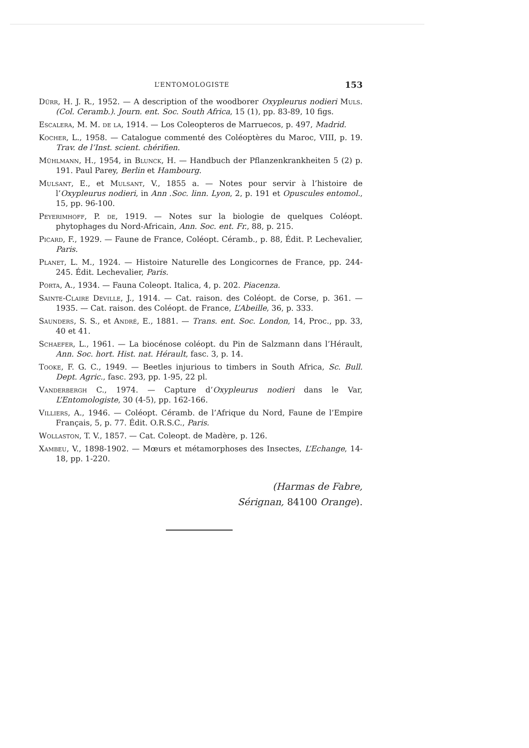L’ENTOMOLOGISTE 153
Dürr, H. J. R., 1952. — A description of the woodborer Oxypleurus nodieri Muls. (Col. Ceramb.). Journ. ent. Soc. South Africa, 15 (1), pp. 83-89, 10 figs.
Escalera, M. M. de la, 1914. — Los Coleopteros de Marruecos, p. 497, Madrid.
Kocher, L., 1958. — Catalogue commenté des Coléoptères du Maroc, VIII, p. 19. Trav. de l’Inst. scient. chérifien.
Mühlmann, H., 1954, in Blunck, H. — Handbuch der Pflanzenkrankheiten 5 (2) p. 191. Paul Parey, Berlin et Hambourg.
Mulsant, E., et Mulsant, V., 1855 a. — Notes pour servir à l’histoire de l’Oxypleurus nodieri, in Ann .Soc. linn. Lyon, 2, p. 191 et Opuscules entomol., 15, pp. 96-100.
Peyerimhoff, P. de, 1919. — Notes sur la biologie de quelques Coléopt. phytophages du Nord-Africain, Ann. Soc. ent. Fr., 88, p. 215.
Picard, F., 1929. — Faune de France, Coléopt. Céramb., p. 88, Édit. P. Lechevalier, Paris.
Planet, L. M., 1924. — Histoire Naturelle des Longicornes de France, pp. 244-245. Édit. Lechevalier, Paris.
Porta, A., 1934. — Fauna Coleopt. Italica, 4, p. 202. Piacenza.
Sainte-Claire Deville, J., 1914. — Cat. raison. des Coléopt. de Corse, p. 361. — 1935. — Cat. raison. des Coléopt. de France, L’Abeille, 36, p. 333.
Saunders, S. S., et André, E., 1881. — Trans. ent. Soc. London, 14, Proc., pp. 33, 40 et 41.
Schaefer, L., 1961. — La biocénose coléopt. du Pin de Salzmann dans l’Hérault, Ann. Soc. hort. Hist. nat. Hérault, fasc. 3, p. 14.
Tooke, F. G. C., 1949. — Beetles injurious to timbers in South Africa, Sc. Bull. Dept. Agric., fasc. 293, pp. 1-95, 22 pl.
Vanderbergh C., 1974. — Capture d’Oxypleurus nodieri dans le Var, L’Entomologiste, 30 (4-5), pp. 162-166.
Villiers, A., 1946. — Coléopt. Céramb. de l’Afrique du Nord, Faune de l’Empire Français, 5, p. 77. Édit. O.R.S.C., Paris.
Wollaston, T. V., 1857. — Cat. Coleopt. de Madère, p. 126.
Xambeu, V., 1898-1902. — Mœurs et métamorphoses des Insectes, L’Echange, 14-18, pp. 1-220.
(Harmas de Fabre,
Sérignan, 84100 Orange).